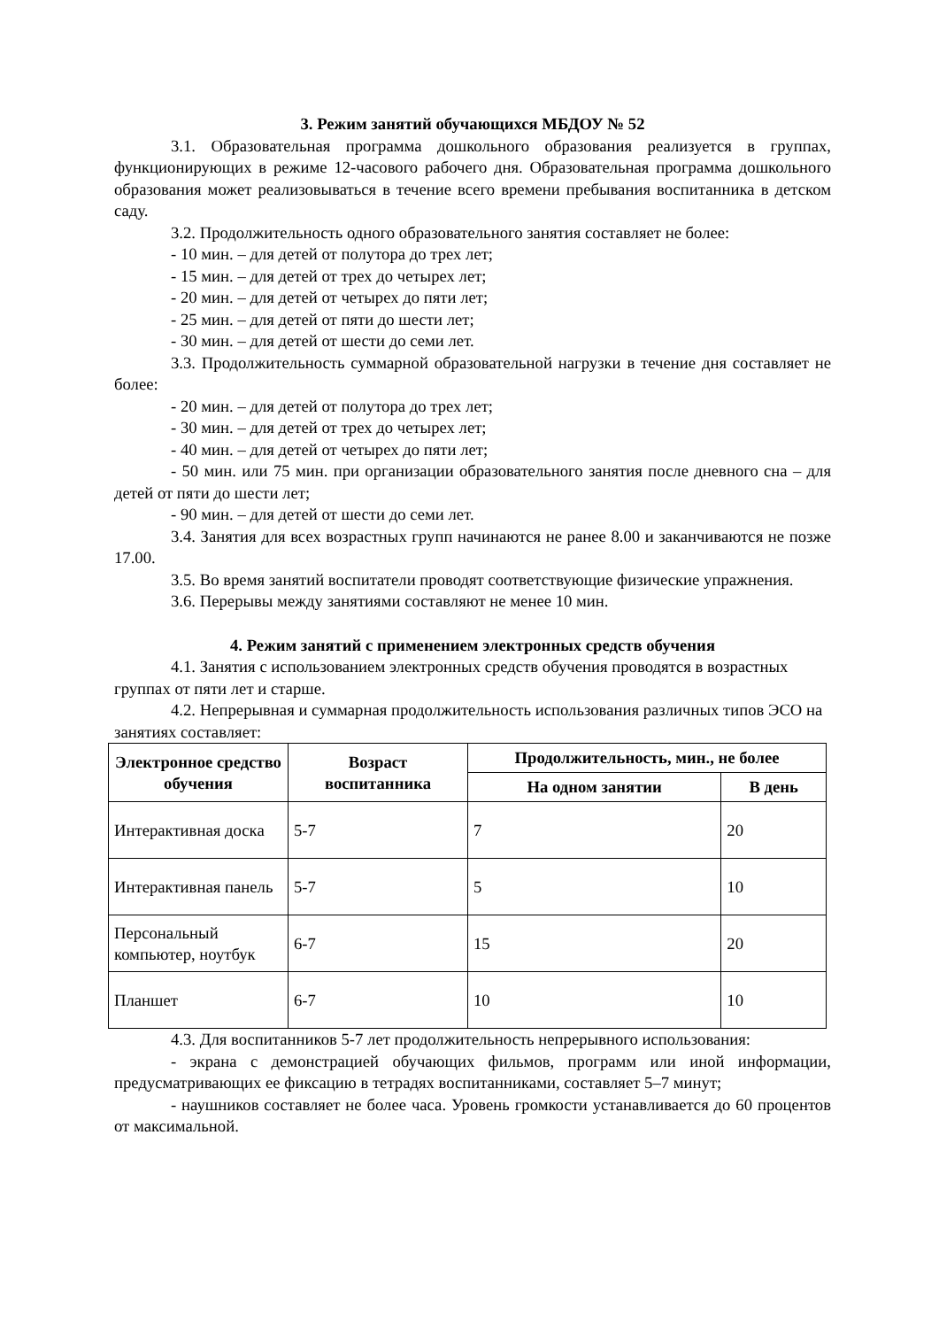3. Режим занятий обучающихся МБДОУ № 52
3.1. Образовательная программа дошкольного образования реализуется в группах, функционирующих в режиме 12-часового рабочего дня. Образовательная программа дошкольного образования может реализовываться в течение всего времени пребывания воспитанника в детском саду.
3.2. Продолжительность одного образовательного занятия составляет не более:
- 10 мин. – для детей от полутора до трех лет;
- 15 мин. – для детей от трех до четырех лет;
- 20 мин. – для детей от четырех до пяти лет;
- 25 мин. – для детей от пяти до шести лет;
- 30 мин. – для детей от шести до семи лет.
3.3. Продолжительность суммарной образовательной нагрузки в течение дня составляет не более:
- 20 мин. – для детей от полутора до трех лет;
- 30 мин. – для детей от трех до четырех лет;
- 40 мин. – для детей от четырех до пяти лет;
- 50 мин. или 75 мин. при организации образовательного занятия после дневного сна – для детей от пяти до шести лет;
- 90 мин. – для детей от шести до семи лет.
3.4. Занятия для всех возрастных групп начинаются не ранее 8.00 и заканчиваются не позже 17.00.
3.5. Во время занятий воспитатели проводят соответствующие физические упражнения.
3.6. Перерывы между занятиями составляют не менее 10 мин.
4. Режим занятий с применением электронных средств обучения
4.1. Занятия с использованием электронных средств обучения проводятся в возрастных группах от пяти лет и старше.
4.2. Непрерывная и суммарная продолжительность использования различных типов ЭСО на занятиях составляет:
| Электронное средство обучения | Возраст воспитанника | Продолжительность, мин., не более | |
| --- | --- | --- | --- |
| | | На одном занятии | В день |
| Интерактивная доска | 5-7 | 7 | 20 |
| Интерактивная панель | 5-7 | 5 | 10 |
| Персональный компьютер, ноутбук | 6-7 | 15 | 20 |
| Планшет | 6-7 | 10 | 10 |
4.3. Для воспитанников 5-7 лет продолжительность непрерывного использования:
- экрана с демонстрацией обучающих фильмов, программ или иной информации, предусматривающих ее фиксацию в тетрадях воспитанниками, составляет 5–7 минут;
- наушников составляет не более часа. Уровень громкости устанавливается до 60 процентов от максимальной.